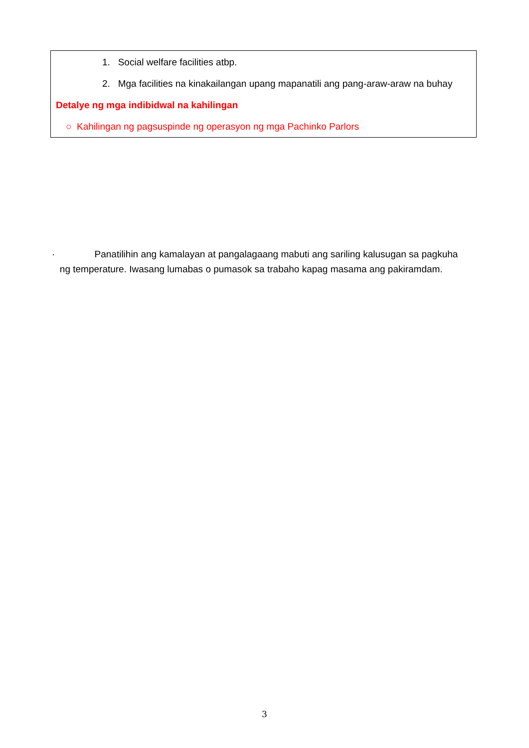1. Social welfare facilities atbp.
2. Mga facilities na kinakailangan upang mapanatili ang pang-araw-araw na buhay
Detalye ng mga indibidwal na kahilingan
○ Kahilingan ng pagsuspinde ng operasyon ng mga Pachinko Parlors
· Panatilihin ang kamalayan at pangalagaang mabuti ang sariling kalusugan sa pagkuha
ng temperature. Iwasang lumabas o pumasok sa trabaho kapag masama ang pakiramdam.
3